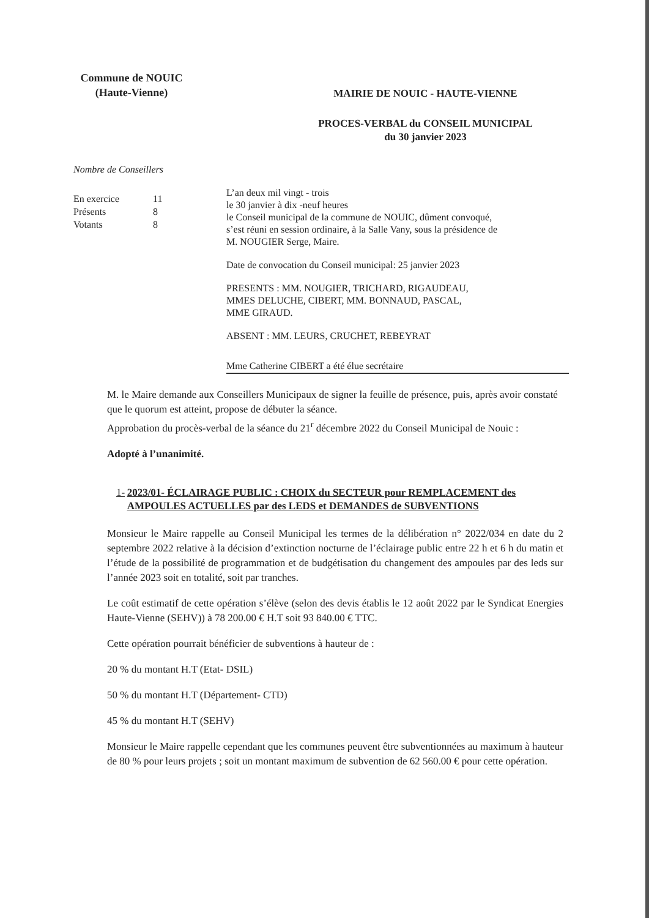Commune de NOUIC
(Haute-Vienne)
Nombre de Conseillers
En exercice 11
Présents 8
Votants 8
MAIRIE DE NOUIC - HAUTE-VIENNE
PROCES-VERBAL du CONSEIL MUNICIPAL
du 30 janvier 2023
L’an deux mil vingt - trois
le 30 janvier à dix -neuf heures
le Conseil municipal de la commune de NOUIC, dûment convoqué,
s’est réuni en session ordinaire, à la Salle Vany, sous la présidence de
M. NOUGIER Serge, Maire.
Date de convocation du Conseil municipal: 25 janvier 2023
PRESENTS : MM. NOUGIER, TRICHARD, RIGAUDEAU,
MMES DELUCHE, CIBERT, MM. BONNAUD, PASCAL,
MME GIRAUD.
ABSENT : MM. LEURS, CRUCHET, REBEYRAT
Mme Catherine CIBERT a été élue secrétaire
M. le Maire demande aux Conseillers Municipaux de signer la feuille de présence, puis, après avoir constaté que le quorum est atteint, propose de débuter la séance.
Approbation du procès-verbal de la séance du 21<sup>r</sup> décembre 2022 du Conseil Municipal de Nouic :
Adopté à l’unanimité.
1- 2023/01- ÉCLAIRAGE PUBLIC : CHOIX du SECTEUR pour REMPLACEMENT des AMPOULES ACTUELLES par des LEDS et DEMANDES de SUBVENTIONS
Monsieur le Maire rappelle au Conseil Municipal les termes de la délibération n° 2022/034 en date du 2 septembre 2022 relative à la décision d’extinction nocturne de l’éclairage public entre 22 h et 6 h du matin et l’étude de la possibilité de programmation et de budgétisation du changement des ampoules par des leds sur l’année 2023 soit en totalité, soit par tranches.
Le coût estimatif de cette opération s’élève (selon des devis établis le 12 août 2022 par le Syndicat Energies Haute-Vienne (SEHV)) à 78 200.00 € H.T soit 93 840.00 € TTC.
Cette opération pourrait bénéficier de subventions à hauteur de :
20 % du montant H.T (Etat- DSIL)
50 % du montant H.T (Département- CTD)
45 % du montant H.T (SEHV)
Monsieur le Maire rappelle cependant que les communes peuvent être subventionnées au maximum à hauteur de 80 % pour leurs projets ; soit un montant maximum de subvention de 62 560.00 € pour cette opération.